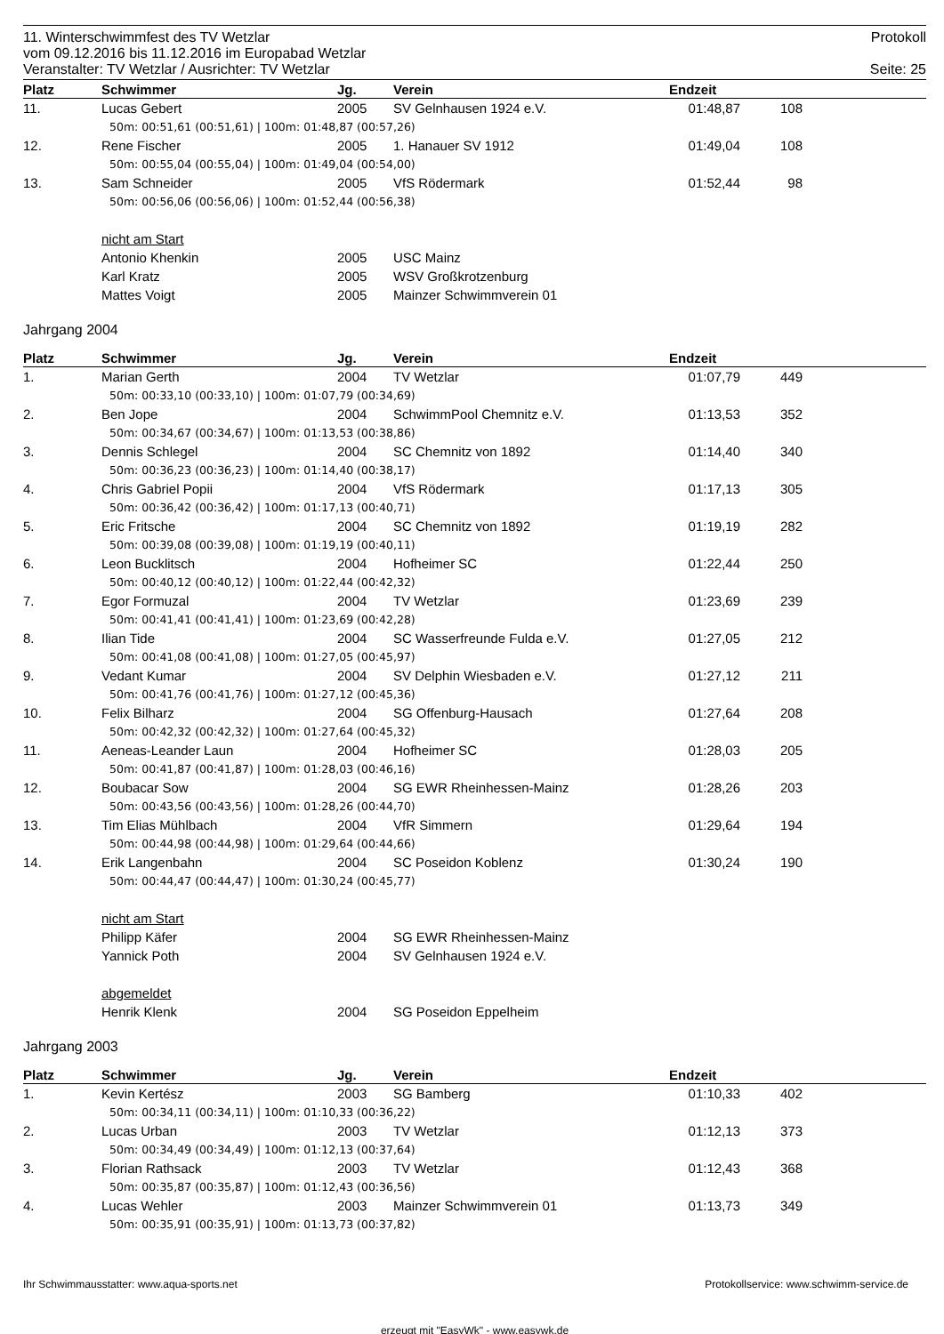11. Winterschwimmfest des TV Wetzlar Protokoll
vom 09.12.2016 bis 11.12.2016 im Europabad Wetzlar
Veranstalter: TV Wetzlar / Ausrichter: TV Wetzlar Seite: 25
| Platz | Schwimmer | Jg. | Verein | Endzeit | | |
| --- | --- | --- | --- | --- | --- | --- |
| 11. | Lucas Gebert | 2005 | SV Gelnhausen 1924 e.V. | 01:48,87 | 108 | |
| | 50m: 00:51,61 (00:51,61) / 100m: 01:48,87 (00:57,26) | | | | | |
| 12. | Rene Fischer | 2005 | 1. Hanauer SV 1912 | 01:49,04 | 108 | |
| | 50m: 00:55,04 (00:55,04) / 100m: 01:49,04 (00:54,00) | | | | | |
| 13. | Sam Schneider | 2005 | VfS Rödermark | 01:52,44 | 98 | |
| | 50m: 00:56,06 (00:56,06) / 100m: 01:52,44 (00:56,38) | | | | | |
| | nicht am Start | | | | | |
| | Antonio Khenkin | 2005 | USC Mainz | | | |
| | Karl Kratz | 2005 | WSV Großkrotzenburg | | | |
| | Mattes Voigt | 2005 | Mainzer Schwimmverein 01 | | | |
Jahrgang 2004
| Platz | Schwimmer | Jg. | Verein | Endzeit | | |
| --- | --- | --- | --- | --- | --- | --- |
| 1. | Marian Gerth | 2004 | TV Wetzlar | 01:07,79 | 449 | |
| | 50m: 00:33,10 (00:33,10) / 100m: 01:07,79 (00:34,69) | | | | | |
| 2. | Ben Jope | 2004 | SchwimmPool Chemnitz e.V. | 01:13,53 | 352 | |
| | 50m: 00:34,67 (00:34,67) / 100m: 01:13,53 (00:38,86) | | | | | |
| 3. | Dennis Schlegel | 2004 | SC Chemnitz von 1892 | 01:14,40 | 340 | |
| | 50m: 00:36,23 (00:36,23) / 100m: 01:14,40 (00:38,17) | | | | | |
| 4. | Chris Gabriel Popii | 2004 | VfS Rödermark | 01:17,13 | 305 | |
| | 50m: 00:36,42 (00:36,42) / 100m: 01:17,13 (00:40,71) | | | | | |
| 5. | Eric Fritsche | 2004 | SC Chemnitz von 1892 | 01:19,19 | 282 | |
| | 50m: 00:39,08 (00:39,08) / 100m: 01:19,19 (00:40,11) | | | | | |
| 6. | Leon Bucklitsch | 2004 | Hofheimer SC | 01:22,44 | 250 | |
| | 50m: 00:40,12 (00:40,12) / 100m: 01:22,44 (00:42,32) | | | | | |
| 7. | Egor Formuzal | 2004 | TV Wetzlar | 01:23,69 | 239 | |
| | 50m: 00:41,41 (00:41,41) / 100m: 01:23,69 (00:42,28) | | | | | |
| 8. | Ilian Tide | 2004 | SC Wasserfreunde Fulda e.V. | 01:27,05 | 212 | |
| | 50m: 00:41,08 (00:41,08) / 100m: 01:27,05 (00:45,97) | | | | | |
| 9. | Vedant Kumar | 2004 | SV Delphin Wiesbaden e.V. | 01:27,12 | 211 | |
| | 50m: 00:41,76 (00:41,76) / 100m: 01:27,12 (00:45,36) | | | | | |
| 10. | Felix Bilharz | 2004 | SG Offenburg-Hausach | 01:27,64 | 208 | |
| | 50m: 00:42,32 (00:42,32) / 100m: 01:27,64 (00:45,32) | | | | | |
| 11. | Aeneas-Leander Laun | 2004 | Hofheimer SC | 01:28,03 | 205 | |
| | 50m: 00:41,87 (00:41,87) / 100m: 01:28,03 (00:46,16) | | | | | |
| 12. | Boubacar Sow | 2004 | SG EWR Rheinhessen-Mainz | 01:28,26 | 203 | |
| | 50m: 00:43,56 (00:43,56) / 100m: 01:28,26 (00:44,70) | | | | | |
| 13. | Tim Elias Mühlbach | 2004 | VfR Simmern | 01:29,64 | 194 | |
| | 50m: 00:44,98 (00:44,98) / 100m: 01:29,64 (00:44,66) | | | | | |
| 14. | Erik Langenbahn | 2004 | SC Poseidon Koblenz | 01:30,24 | 190 | |
| | 50m: 00:44,47 (00:44,47) / 100m: 01:30,24 (00:45,77) | | | | | |
| | nicht am Start | | | | | |
| | Philipp Käfer | 2004 | SG EWR Rheinhessen-Mainz | | | |
| | Yannick Poth | 2004 | SV Gelnhausen 1924 e.V. | | | |
| | abgemeldet | | | | | |
| | Henrik Klenk | 2004 | SG Poseidon Eppelheim | | | |
Jahrgang 2003
| Platz | Schwimmer | Jg. | Verein | Endzeit | | |
| --- | --- | --- | --- | --- | --- | --- |
| 1. | Kevin Kertész | 2003 | SG Bamberg | 01:10,33 | 402 | |
| | 50m: 00:34,11 (00:34,11) / 100m: 01:10,33 (00:36,22) | | | | | |
| 2. | Lucas Urban | 2003 | TV Wetzlar | 01:12,13 | 373 | |
| | 50m: 00:34,49 (00:34,49) / 100m: 01:12,13 (00:37,64) | | | | | |
| 3. | Florian Rathsack | 2003 | TV Wetzlar | 01:12,43 | 368 | |
| | 50m: 00:35,87 (00:35,87) / 100m: 01:12,43 (00:36,56) | | | | | |
| 4. | Lucas Wehler | 2003 | Mainzer Schwimmverein 01 | 01:13,73 | 349 | |
| | 50m: 00:35,91 (00:35,91) / 100m: 01:13,73 (00:37,82) | | | | | |
Ihr Schwimmausstatter: www.aqua-sports.net Protokollservice: www.schwimm-service.de
erzeugt mit "EasyWk" - www.easywk.de